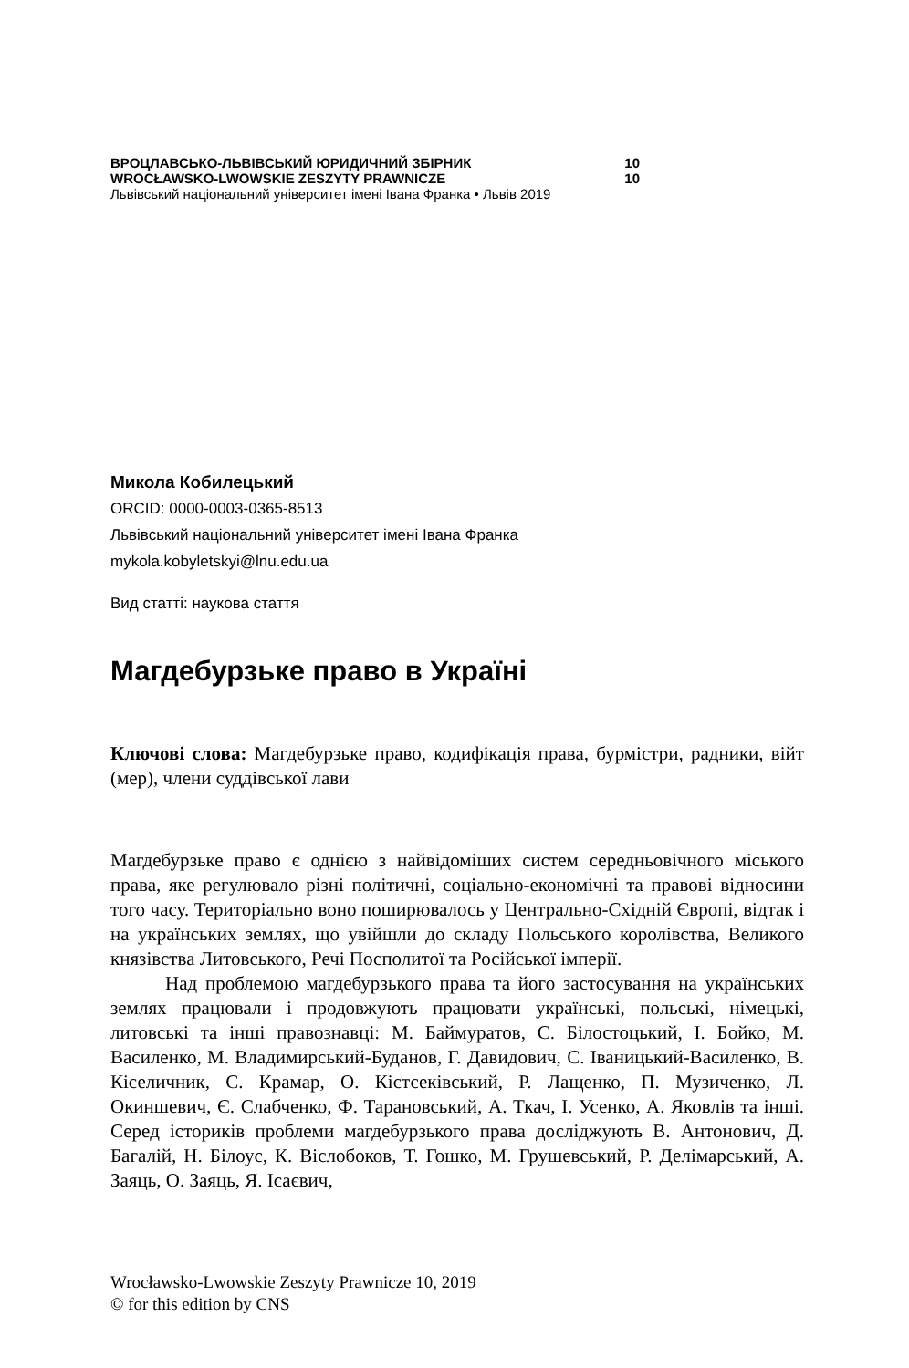ВРОЦЛАВСЬКО-ЛЬВІВСЬКИЙ ЮРИДИЧНИЙ ЗБІРНИК 10
WROCŁAWSKO-LWOWSKIE ZESZYTY PRAWNICZE 10
Львівський національний університет імені Івана Франка • Львів 2019
Микола Кобилецький
ORCID: 0000-0003-0365-8513
Львівський національний університет імені Івана Франка
mykola.kobyletskyi@lnu.edu.ua
Вид статті: наукова стаття
Магдебурзьке право в Україні
Ключові слова: Магдебурзьке право, кодифікація права, бурмістри, радники, війт (мер), члени суддівської лави
Магдебурзьке право є однією з найвідоміших систем середньовічного міського права, яке регулювало різні політичні, соціально-економічні та правові відносини того часу. Територіально воно поширювалось у Центрально-Східній Європі, відтак і на українських землях, що увійшли до складу Польського королівства, Великого князівства Литовського, Речі Посполитої та Російської імперії.
Над проблемою магдебурзького права та його застосування на українських землях працювали і продовжують працювати українські, польські, німецькі, литовські та інші правознавці: М. Баймуратов, С. Білостоцький, І. Бойко, М. Василенко, М. Владимирський-Буданов, Г. Давидович, С. Іваницький-Василенко, В. Кіселичник, С. Крамар, О. Кістсеківський, Р. Лащенко, П. Музиченко, Л. Окиншевич, Є. Слабченко, Ф. Тарановський, А. Ткач, І. Усенко, А. Яковлів та інші. Серед істориків проблеми магдебурзького права досліджують В. Антонович, Д. Багалій, Н. Білоус, К. Віслобоков, Т. Гошко, М. Грушевський, Р. Делімарський, А. Заяць, О. Заяць, Я. Ісаєвич,
Wrocławsko-Lwowskie Zeszyty Prawnicze 10, 2019
© for this edition by CNS